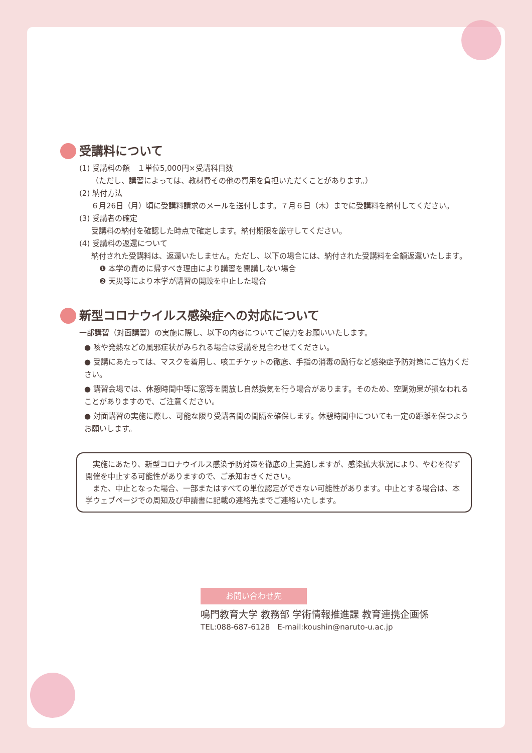受講料について
(1) 受講料の額　１単位5,000円×受講科目数
（ただし、講習によっては、教材費その他の費用を負担いただくことがあります。）
(2) 納付方法
６月26日（月）頃に受講料請求のメールを送付します。７月６日（木）までに受講料を納付してください。
(3) 受講者の確定
受講料の納付を確認した時点で確定します。納付期限を厳守してください。
(4) 受講料の返還について
納付された受講料は、返還いたしません。ただし、以下の場合には、納付された受講料を全額返還いたします。
❶ 本学の責めに帰すべき理由により講習を開講しない場合
❷ 天災等により本学が講習の開設を中止した場合
新型コロナウイルス感染症への対応について
一部講習（対面講習）の実施に際し、以下の内容についてご協力をお願いいたします。
● 咳や発熱などの風邪症状がみられる場合は受講を見合わせてください。
● 受講にあたっては、マスクを着用し、咳エチケットの徹底、手指の消毒の励行など感染症予防対策にご協力ください。
● 講習会場では、休憩時間中等に窓等を開放し自然換気を行う場合があります。そのため、空調効果が損なわれることがありますので、ご注意ください。
● 対面講習の実施に際し、可能な限り受講者間の間隔を確保します。休憩時間中についても一定の距離を保つようお願いします。
　実施にあたり、新型コロナウイルス感染予防対策を徹底の上実施しますが、感染拡大状況により、やむを得ず開催を中止する可能性がありますので、ご承知おきください。
　また、中止となった場合、一部またはすべての単位認定ができない可能性があります。中止とする場合は、本学ウェブページでの周知及び申請書に記載の連絡先までご連絡いたします。
お問い合わせ先
鳴門教育大学 教務部 学術情報推進課 教育連携企画係
TEL:088-687-6128　E-mail:koushin@naruto-u.ac.jp